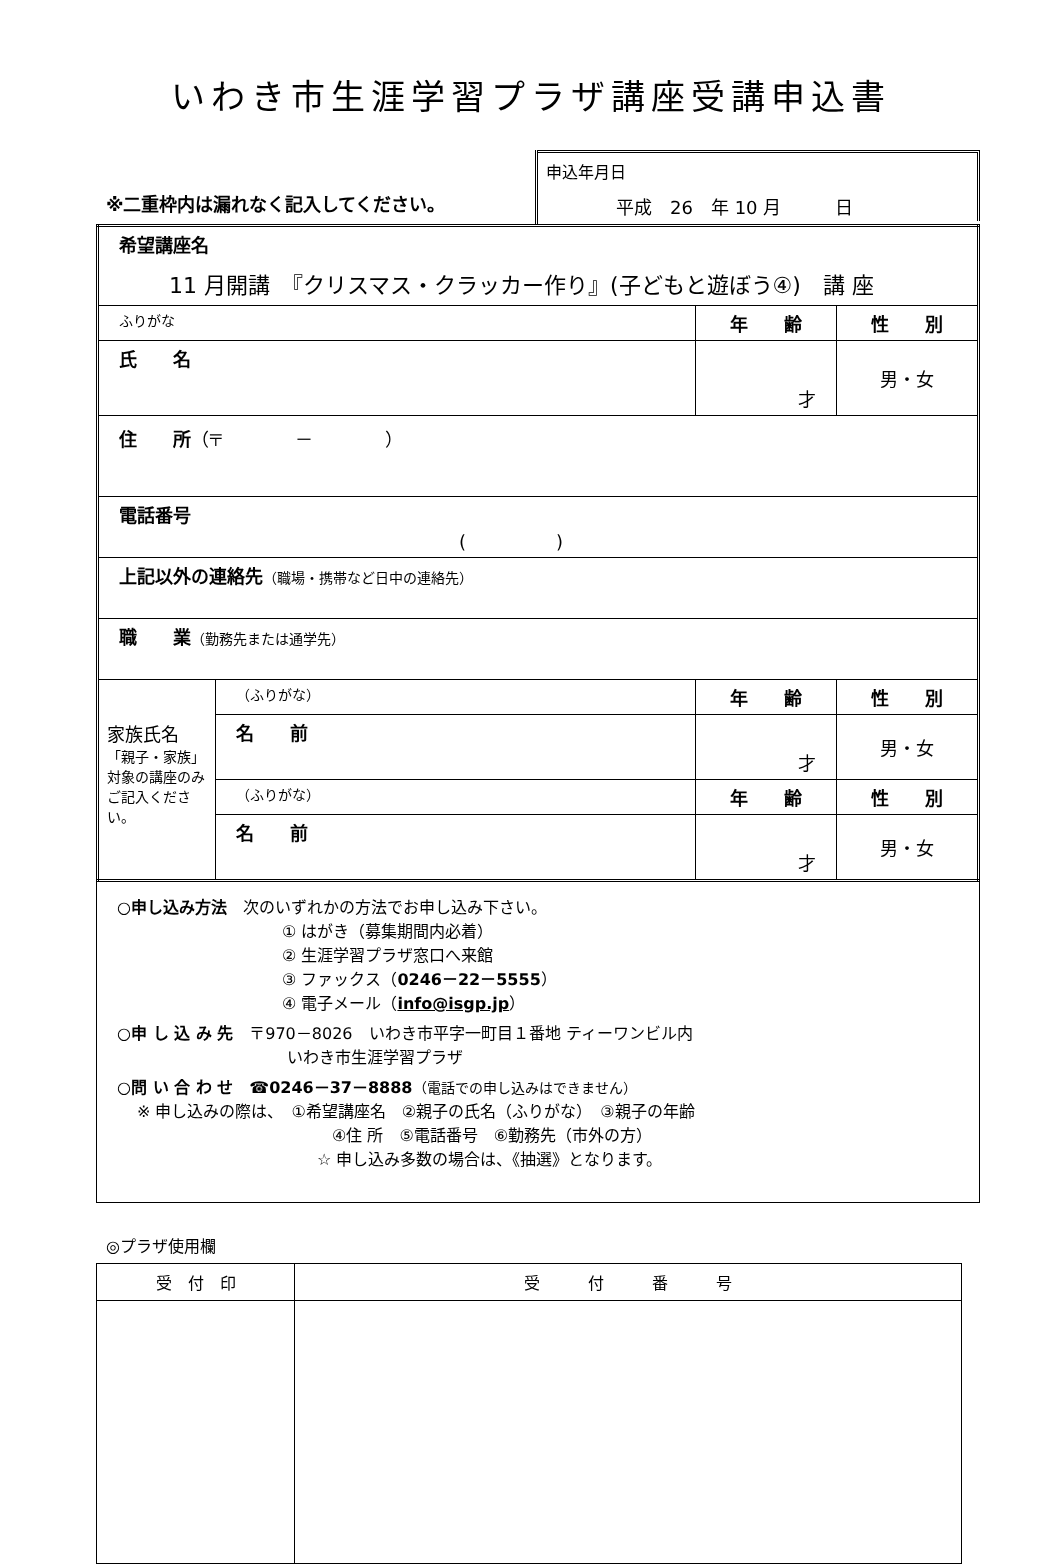いわき市生涯学習プラザ講座受講申込書
※二重枠内は漏れなく記入してください。
申込年月日
平成　26　年 10 月　　　日
| 希望講座名 11 月開講 『クリスマス・クラッカー作り』(子どもと遊ぼう④) 講 座 | | | |
| ふりがな | | 年 齢 | 性 別 |
| 氏 名 | | 才 | 男・女 |
| 住 所 （〒 － ） | | | |
| 電話番号 ( ) | | | |
| 上記以外の連絡先 （職場・携帯など日中の連絡先） | | | |
| 職 業 （勤務先または通学先） | | | |
| 家族氏名 「親子・家族」対象の講座のみご記入ください。 | （ふりがな） | 年 齢 | 性 別 |
| | 名 前 | 才 | 男・女 |
| | （ふりがな） | 年 齢 | 性 別 |
| | 名 前 | 才 | 男・女 |
○申し込み方法　次のいずれかの方法でお申し込み下さい。
① はがき（募集期間内必着）
② 生涯学習プラザ窓口へ来館
③ ファックス（0246－22－5555）
④ 電子メール（info@isgp.jp）
○申 し 込 み 先　〒970－8026　いわき市平字一町目１番地 ティーワンビル内
いわき市生涯学習プラザ
○問 い 合 わ せ　☎0246－37－8888（電話での申し込みはできません）
※ 申し込みの際は、　①希望講座名　②親子の氏名（ふりがな）　③親子の年齢
④住 所　⑤電話番号　⑥勤務先（市外の方）
☆ 申し込み多数の場合は、《抽選》となります。
◎プラザ使用欄
| 受 付 印 | 受 付 番 号 |